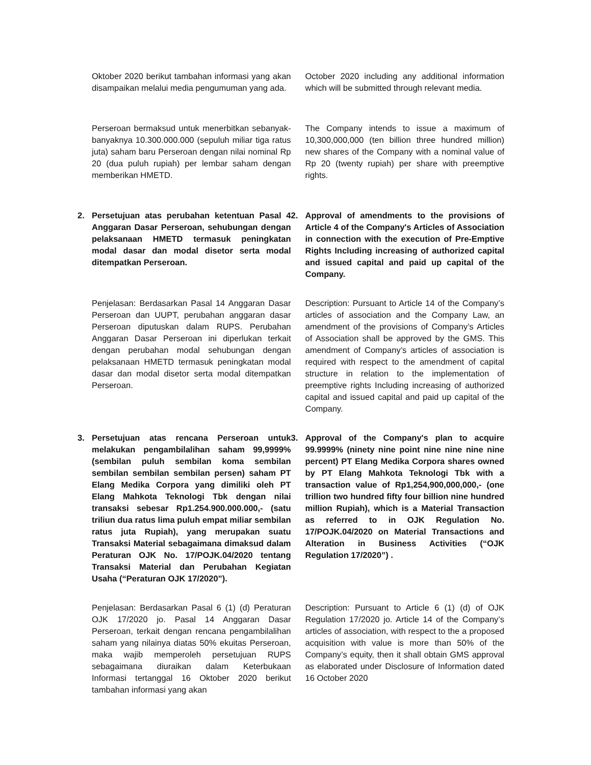Oktober 2020 berikut tambahan informasi yang akan disampaikan melalui media pengumuman yang ada.
October 2020 including any additional information which will be submitted through relevant media.
Perseroan bermaksud untuk menerbitkan sebanyak-banyaknya 10.300.000.000 (sepuluh miliar tiga ratus juta) saham baru Perseroan dengan nilai nominal Rp 20 (dua puluh rupiah) per lembar saham dengan memberikan HMETD.
The Company intends to issue a maximum of 10,300,000,000 (ten billion three hundred million) new shares of the Company with a nominal value of Rp 20 (twenty rupiah) per share with preemptive rights.
2. Persetujuan atas perubahan ketentuan Pasal 4 Anggaran Dasar Perseroan, sehubungan dengan pelaksanaan HMETD termasuk peningkatan modal dasar dan modal disetor serta modal ditempatkan Perseroan.
2. Approval of amendments to the provisions of Article 4 of the Company's Articles of Association in connection with the execution of Pre-Emptive Rights Including increasing of authorized capital and issued capital and paid up capital of the Company.
Penjelasan: Berdasarkan Pasal 14 Anggaran Dasar Perseroan dan UUPT, perubahan anggaran dasar Perseroan diputuskan dalam RUPS. Perubahan Anggaran Dasar Perseroan ini diperlukan terkait dengan perubahan modal sehubungan dengan pelaksanaan HMETD termasuk peningkatan modal dasar dan modal disetor serta modal ditempatkan Perseroan.
Description: Pursuant to Article 14 of the Company’s articles of association and the Company Law, an amendment of the provisions of Company’s Articles of Association shall be approved by the GMS. This amendment of Company’s articles of association is required with respect to the amendment of capital structure in relation to the implementation of preemptive rights Including increasing of authorized capital and issued capital and paid up capital of the Company.
3. Persetujuan atas rencana Perseroan untuk melakukan pengambilalihan saham 99,9999% (sembilan puluh sembilan koma sembilan sembilan sembilan sembilan persen) saham PT Elang Medika Corpora yang dimiliki oleh PT Elang Mahkota Teknologi Tbk dengan nilai transaksi sebesar Rp1.254.900.000.000,- (satu triliun dua ratus lima puluh empat miliar sembilan ratus juta Rupiah), yang merupakan suatu Transaksi Material sebagaimana dimaksud dalam Peraturan OJK No. 17/POJK.04/2020 tentang Transaksi Material dan Perubahan Kegiatan Usaha (“Peraturan OJK 17/2020”).
3. Approval of the Company's plan to acquire 99.9999% (ninety nine point nine nine nine nine percent) PT Elang Medika Corpora shares owned by PT Elang Mahkota Teknologi Tbk with a transaction value of Rp1,254,900,000,000,- (one trillion two hundred fifty four billion nine hundred million Rupiah), which is a Material Transaction as referred to in OJK Regulation No. 17/POJK.04/2020 on Material Transactions and Alteration in Business Activities (“OJK Regulation 17/2020”) .
Penjelasan: Berdasarkan Pasal 6 (1) (d) Peraturan OJK 17/2020 jo. Pasal 14 Anggaran Dasar Perseroan, terkait dengan rencana pengambilalihan saham yang nilainya diatas 50% ekuitas Perseroan, maka wajib memperoleh persetujuan RUPS sebagaimana diuraikan dalam Keterbukaan Informasi tertanggal 16 Oktober 2020 berikut tambahan informasi yang akan
Description: Pursuant to Article 6 (1) (d) of OJK Regulation 17/2020 jo. Article 14 of the Company’s articles of association, with respect to the a proposed acquisition with value is more than 50% of the Company’s equity, then it shall obtain GMS approval as elaborated under Disclosure of Information dated 16 October 2020